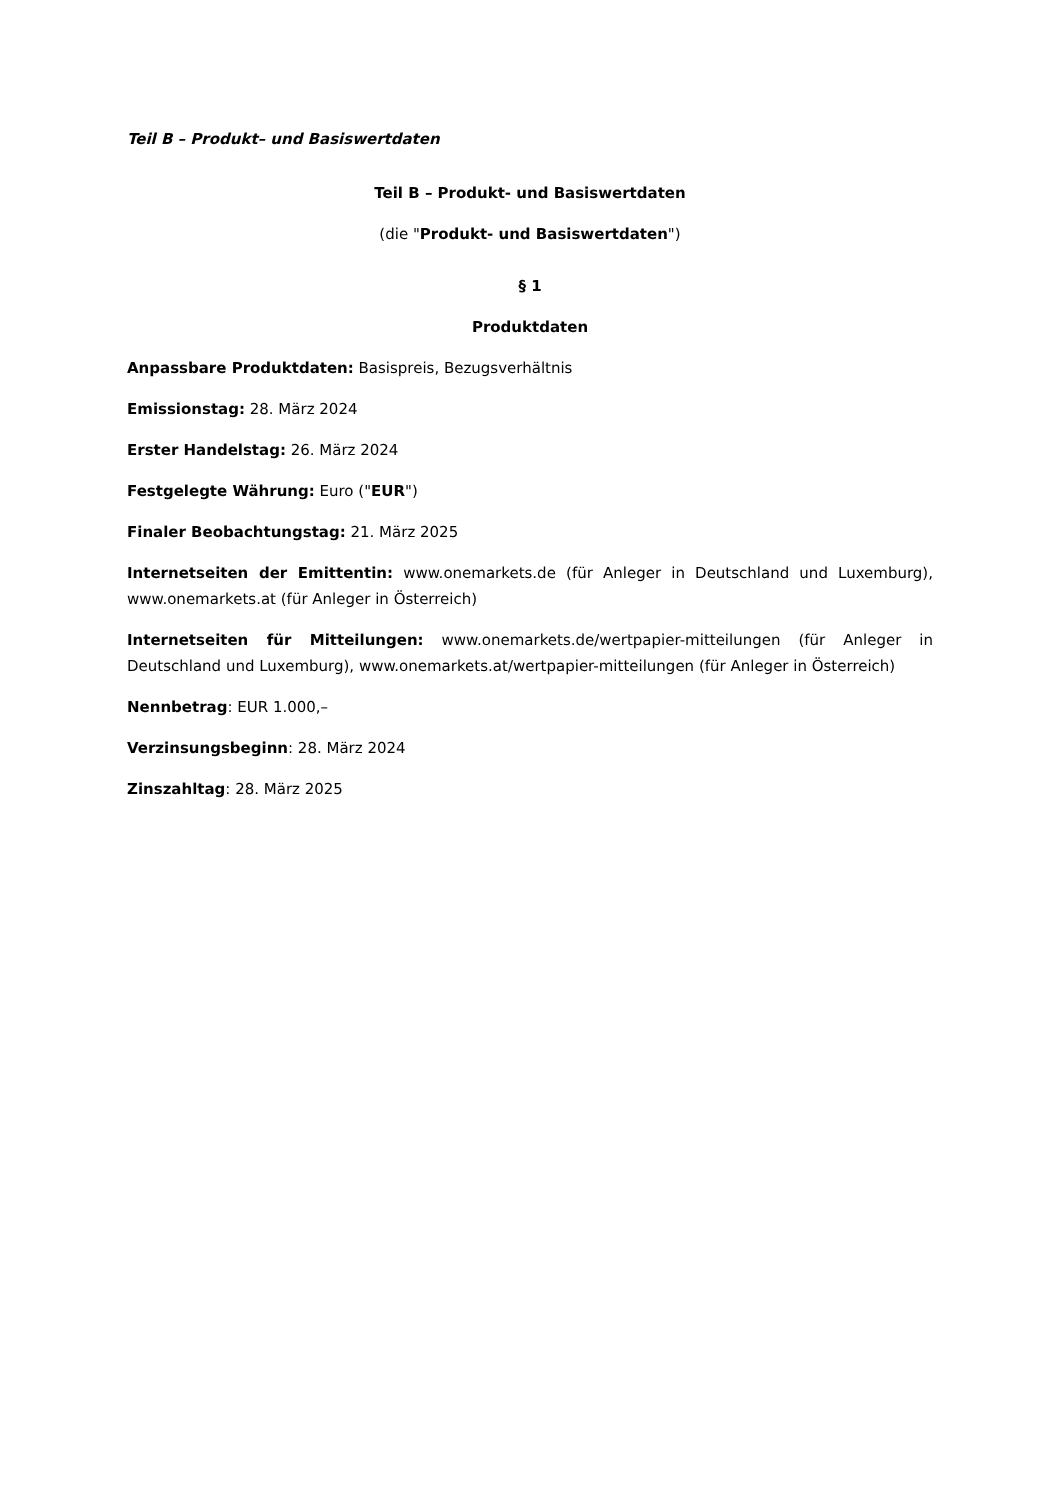Teil B – Produkt– und Basiswertdaten
Teil B – Produkt- und Basiswertdaten
(die "Produkt- und Basiswertdaten")
§ 1
Produktdaten
Anpassbare Produktdaten: Basispreis, Bezugsverhältnis
Emissionstag: 28. März 2024
Erster Handelstag: 26. März 2024
Festgelegte Währung: Euro ("EUR")
Finaler Beobachtungstag: 21. März 2025
Internetseiten der Emittentin: www.onemarkets.de (für Anleger in Deutschland und Luxemburg), www.onemarkets.at (für Anleger in Österreich)
Internetseiten für Mitteilungen: www.onemarkets.de/wertpapier-mitteilungen (für Anleger in Deutschland und Luxemburg), www.onemarkets.at/wertpapier-mitteilungen (für Anleger in Österreich)
Nennbetrag: EUR 1.000,–
Verzinsungsbeginn: 28. März 2024
Zinszahltag: 28. März 2025